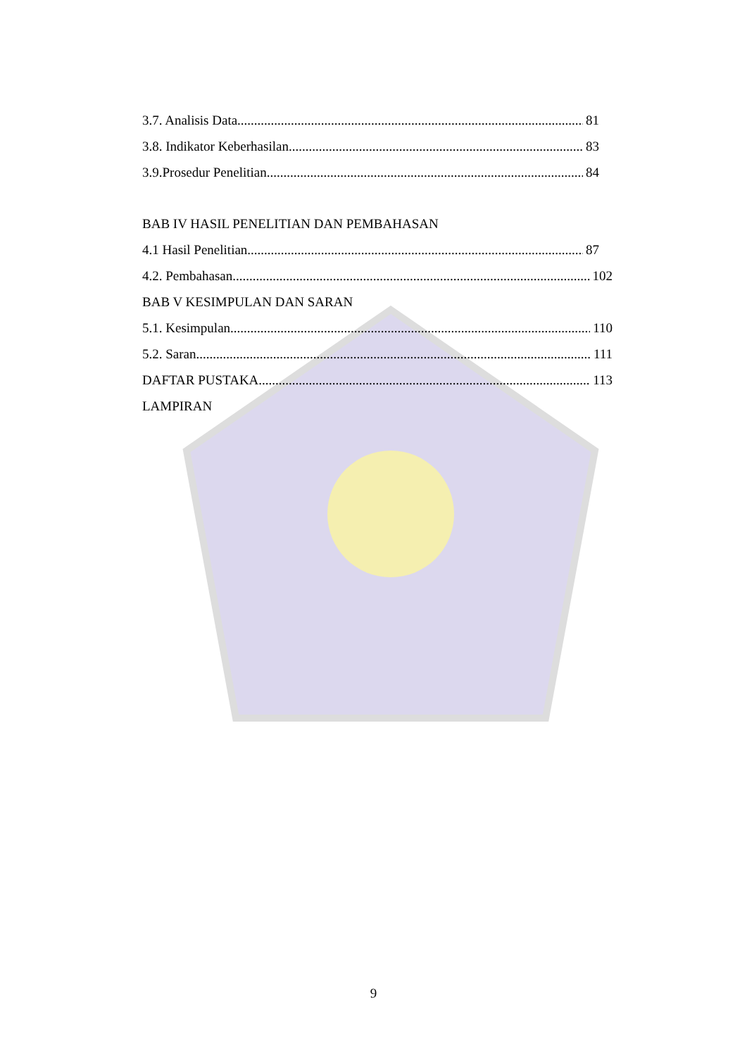3.7. Analisis Data. 81
3.8. Indikator Keberhasilan. 83
3.9.Prosedur Penelitian 84
BAB IV HASIL PENELITIAN DAN PEMBAHASAN
4.1 Hasil Penelitian. 87
4.2. Pembahasan. 102
BAB V KESIMPULAN DAN SARAN
5.1. Kesimpulan. 110
5.2. Saran. 111
DAFTAR PUSTAKA. 113
LAMPIRAN
9